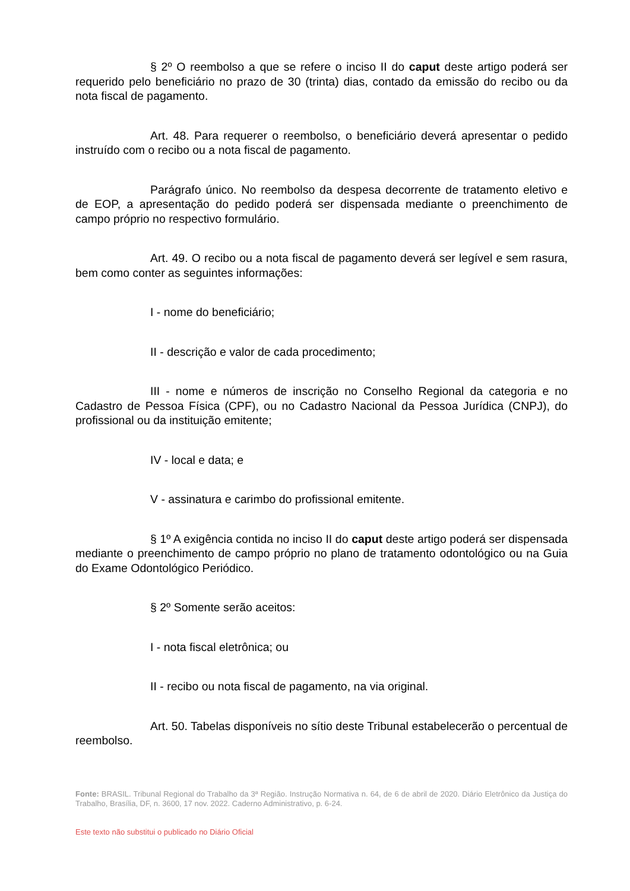§ 2º O reembolso a que se refere o inciso II do caput deste artigo poderá ser requerido pelo beneficiário no prazo de 30 (trinta) dias, contado da emissão do recibo ou da nota fiscal de pagamento.
Art. 48. Para requerer o reembolso, o beneficiário deverá apresentar o pedido instruído com o recibo ou a nota fiscal de pagamento.
Parágrafo único. No reembolso da despesa decorrente de tratamento eletivo e de EOP, a apresentação do pedido poderá ser dispensada mediante o preenchimento de campo próprio no respectivo formulário.
Art. 49. O recibo ou a nota fiscal de pagamento deverá ser legível e sem rasura, bem como conter as seguintes informações:
I - nome do beneficiário;
II - descrição e valor de cada procedimento;
III - nome e números de inscrição no Conselho Regional da categoria e no Cadastro de Pessoa Física (CPF), ou no Cadastro Nacional da Pessoa Jurídica (CNPJ), do profissional ou da instituição emitente;
IV - local e data; e
V - assinatura e carimbo do profissional emitente.
§ 1º A exigência contida no inciso II do caput deste artigo poderá ser dispensada mediante o preenchimento de campo próprio no plano de tratamento odontológico ou na Guia do Exame Odontológico Periódico.
§ 2º Somente serão aceitos:
I - nota fiscal eletrônica; ou
II - recibo ou nota fiscal de pagamento, na via original.
Art. 50. Tabelas disponíveis no sítio deste Tribunal estabelecerão o percentual de reembolso.
Fonte: BRASIL. Tribunal Regional do Trabalho da 3ª Região. Instrução Normativa n. 64, de 6 de abril de 2020. Diário Eletrônico da Justiça do Trabalho, Brasília, DF, n. 3600, 17 nov. 2022. Caderno Administrativo, p. 6-24.
Este texto não substitui o publicado no Diário Oficial